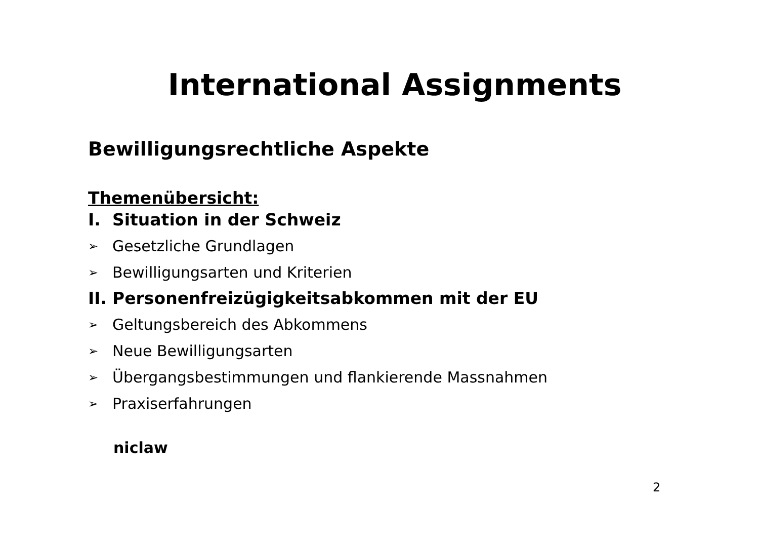International Assignments
Bewilligungsrechtliche Aspekte
Themenübersicht:
I. Situation in der Schweiz
➢ Gesetzliche Grundlagen
➢ Bewilligungsarten und Kriterien
II. Personenfreizügigkeitsabkommen mit der EU
➢ Geltungsbereich des Abkommens
➢ Neue Bewilligungsarten
➢ Übergangsbestimmungen und flankierende Massnahmen
➢ Praxiserfahrungen
niclaw
2